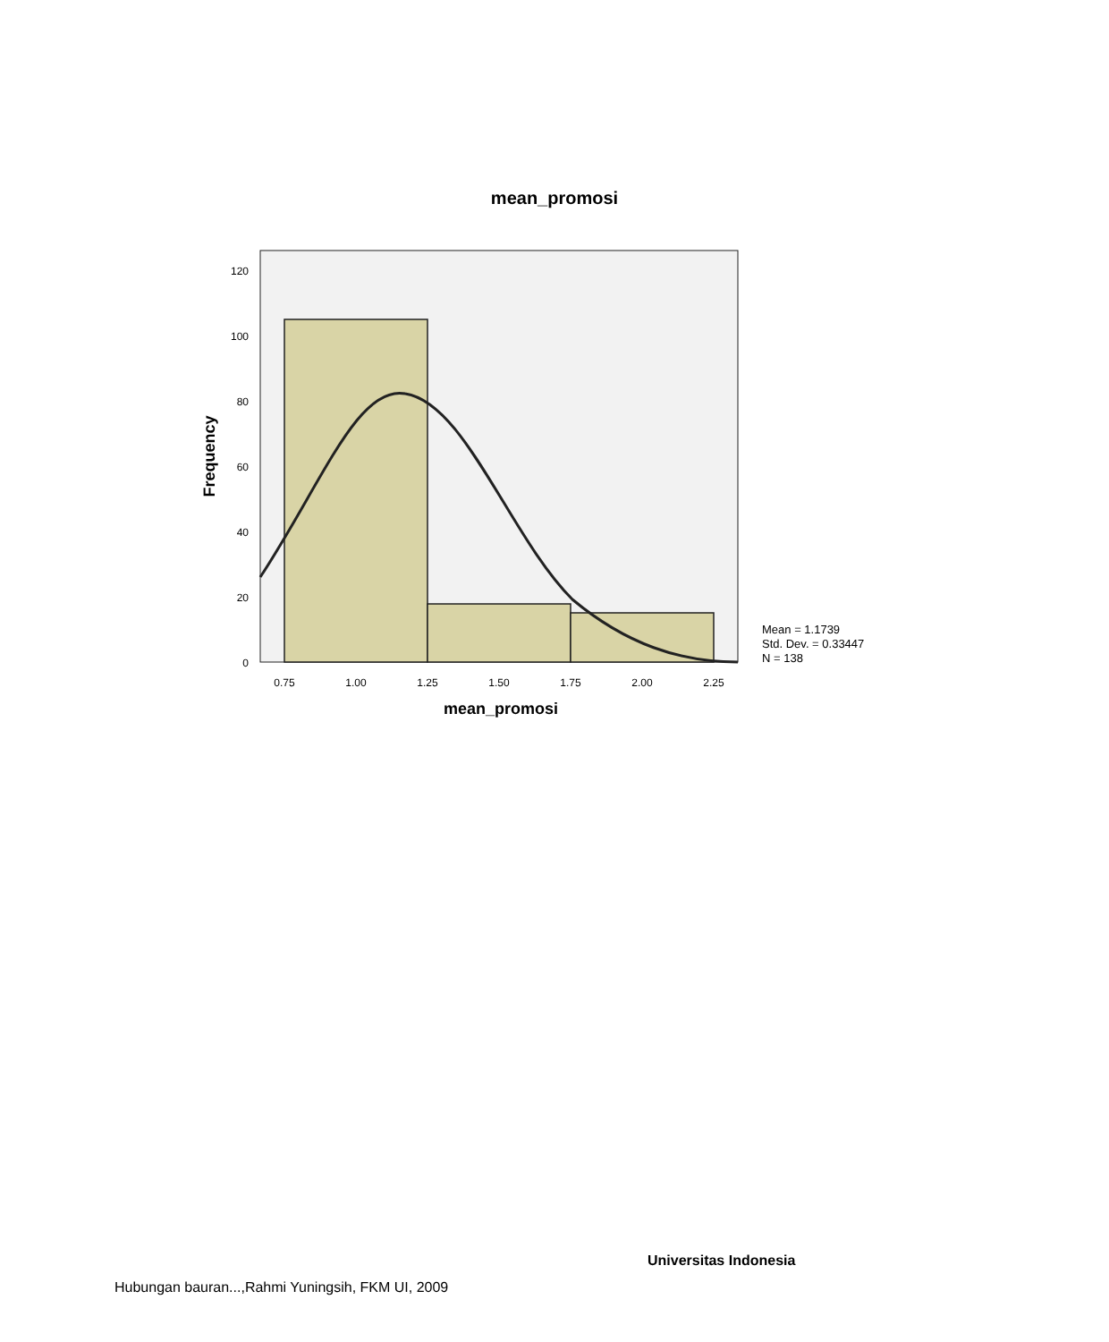mean_promosi
120
100
80
60
40
20
0
0.75
1.00
1.25
1.50
1.75
2.00
2.25
mean_promosi
Frequency
Mean = 1.1739
Std. Dev. = 0.33447
N = 138
Universitas Indonesia
Hubungan bauran...,Rahmi Yuningsih, FKM UI, 2009